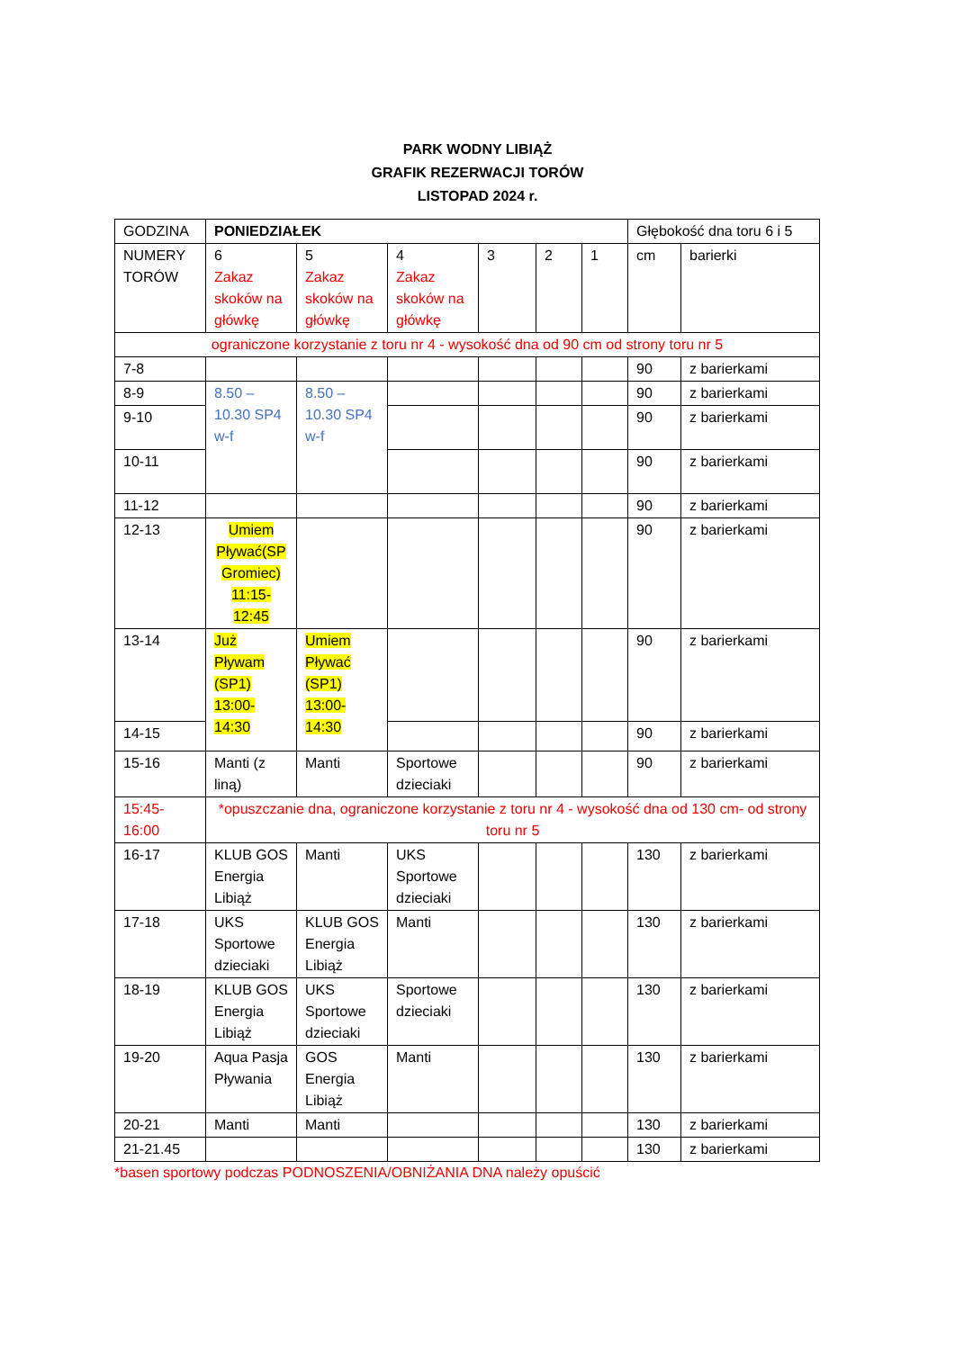PARK WODNY LIBIĄŻ
GRAFIK REZERWACJI TORÓW
LISTOPAD 2024 r.
| GODZINA | PONIEDZIAŁEK | | | | | | Głębokość dna toru 6 i 5 | |
| NUMERY TORÓW | 6 Zakaz skoków na główkę | 5 Zakaz skoków na główkę | 4 Zakaz skoków na główkę | 3 | 2 | 1 | cm | barierki |
| ograniczone korzystanie z toru nr 4 - wysokość dna od 90 cm od strony toru nr 5 | | | | | | | | |
| 7-8 | | | | | | | 90 | z barierkami |
| 8-9 | 8.50 – 10.30 SP4 w-f | 8.50 – 10.30 SP4 w-f | | | | | 90 | z barierkami |
| 9-10 | | | | | | | 90 | z barierkami |
| 10-11 | | | | | | | 90 | z barierkami |
| 11-12 | | | | | | | 90 | z barierkami |
| 12-13 | Umiem Pływać(SP Gromiec) 11:15-12:45 | | | | | | 90 | z barierkami |
| 13-14 | Już Pływam (SP1) 13:00-14:30 | Umiem Pływać (SP1) 13:00-14:30 | | | | | 90 | z barierkami |
| 14-15 | | | | | | | 90 | z barierkami |
| 15-16 | Manti (z liną) | Manti | Sportowe dzieciaki | | | | 90 | z barierkami |
| 15:45-16:00 | *opuszczanie dna, ograniczone korzystanie z toru nr 4 - wysokość dna od 130 cm- od strony toru nr 5 | | | | | | | |
| 16-17 | KLUB GOS Energia Libiąż | Manti | UKS Sportowe dzieciaki | | | | 130 | z barierkami |
| 17-18 | UKS Sportowe dzieciaki | KLUB GOS Energia Libiąż | Manti | | | | 130 | z barierkami |
| 18-19 | KLUB GOS Energia Libiąż | UKS Sportowe dzieciaki | Sportowe dzieciaki | | | | 130 | z barierkami |
| 19-20 | Aqua Pasja Pływania | GOS Energia Libiąż | Manti | | | | 130 | z barierkami |
| 20-21 | Manti | Manti | | | | | 130 | z barierkami |
| 21-21.45 | | | | | | | 130 | z barierkami |
*basen sportowy podczas PODNOSZENIA/OBNIŻANIA DNA należy opuścić